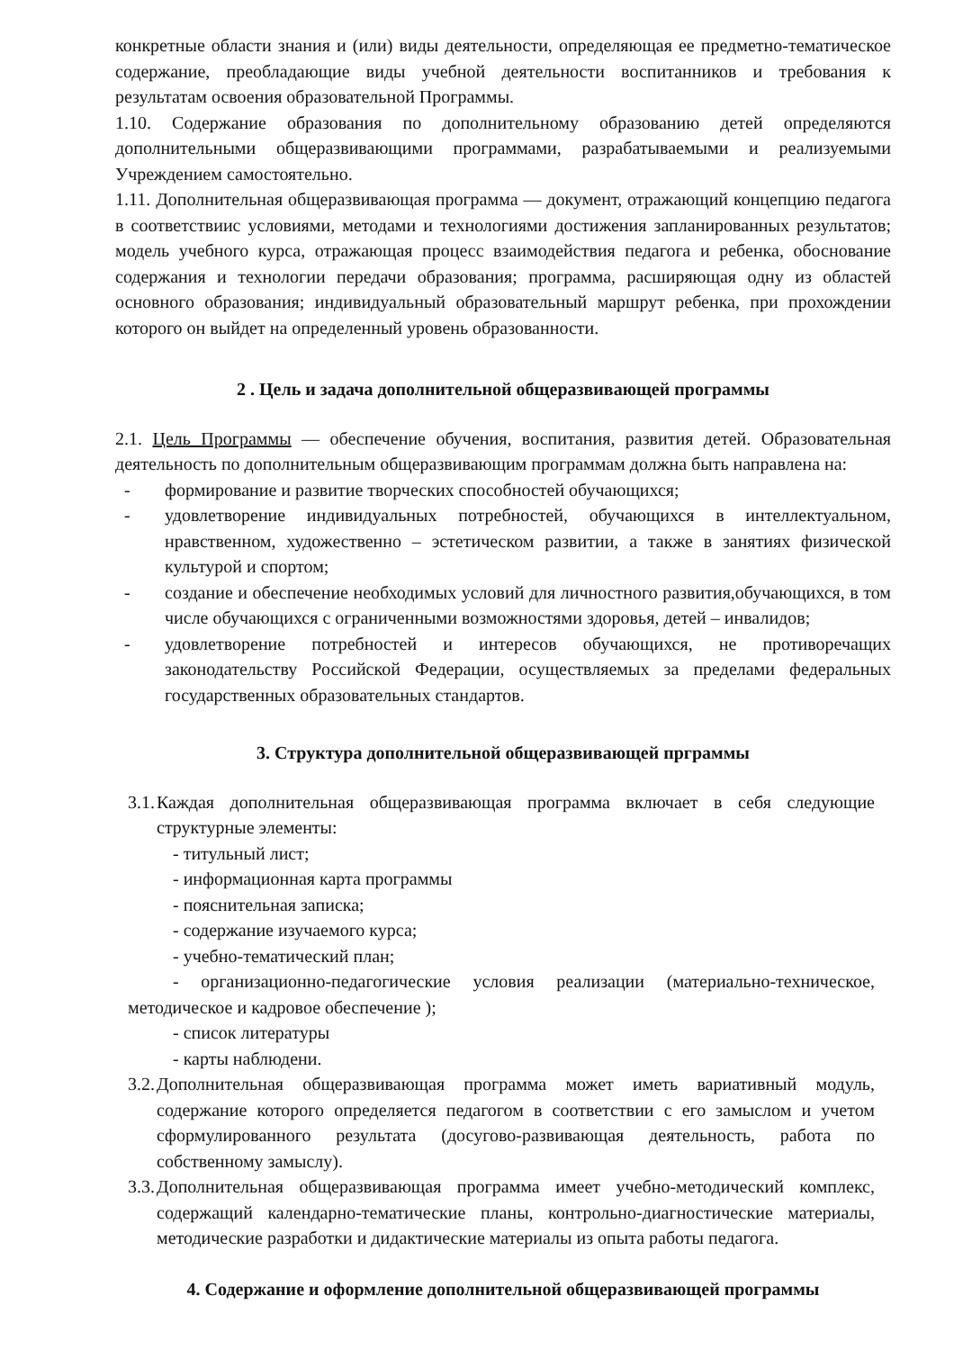конкретные области знания и (или) виды деятельности, определяющая ее предметно-тематическое содержание, преобладающие виды учебной деятельности воспитанников и требования к результатам освоения образовательной Программы.
1.10. Содержание образования по дополнительному образованию детей определяются дополнительными общеразвивающими программами, разрабатываемыми и реализуемыми Учреждением самостоятельно.
1.11. Дополнительная общеразвивающая программа — документ, отражающий концепцию педагога в соответствиис условиями, методами и технологиями достижения запланированных результатов; модель учебного курса, отражающая процесс взаимодействия педагога и ребенка, обоснование содержания и технологии передачи образования; программа, расширяющая одну из областей основного образования; индивидуальный образовательный маршрут ребенка, при прохождении которого он выйдет на определенный уровень образованности.
2 . Цель и задача дополнительной общеразвивающей программы
2.1. Цель Программы — обеспечение обучения, воспитания, развития детей. Образовательная деятельность по дополнительным общеразвивающим программам должна быть направлена на:
- формирование и развитие творческих способностей обучающихся;
- удовлетворение индивидуальных потребностей, обучающихся в интеллектуальном, нравственном, художественно – эстетическом развитии, а также в занятиях физической культурой и спортом;
- создание и обеспечение необходимых условий для личностного развития,обучающихся, в том числе обучающихся с ограниченными возможностями здоровья, детей – инвалидов;
- удовлетворение потребностей и интересов обучающихся, не противоречащих законодательству Российской Федерации, осуществляемых за пределами федеральных государственных образовательных стандартов.
3. Структура дополнительной общеразвивающей прграммы
3.1.
Каждая дополнительная общеразвивающая программа включает в себя следующие структурные элементы:
- титульный лист;
- информационная карта программы
- пояснительная записка;
- содержание изучаемого курса;
- учебно-тематический план;
- организационно-педагогические условия реализации (материально-техническое, методическое и кадровое обеспечение );
- список литературы
- карты наблюдени.
3.2.
Дополнительная общеразвивающая программа может иметь вариативный модуль, содержание которого определяется педагогом в соответствии с его замыслом и учетом сформулированного результата (досугово-развивающая деятельность, работа по собственному замыслу).
3.3.
Дополнительная общеразвивающая программа имеет учебно-методический комплекс, содержащий календарно-тематические планы, контрольно-диагностические материалы, методические разработки и дидактические материалы из опыта работы педагога.
4. Содержание и оформление дополнительной общеразвивающей программы